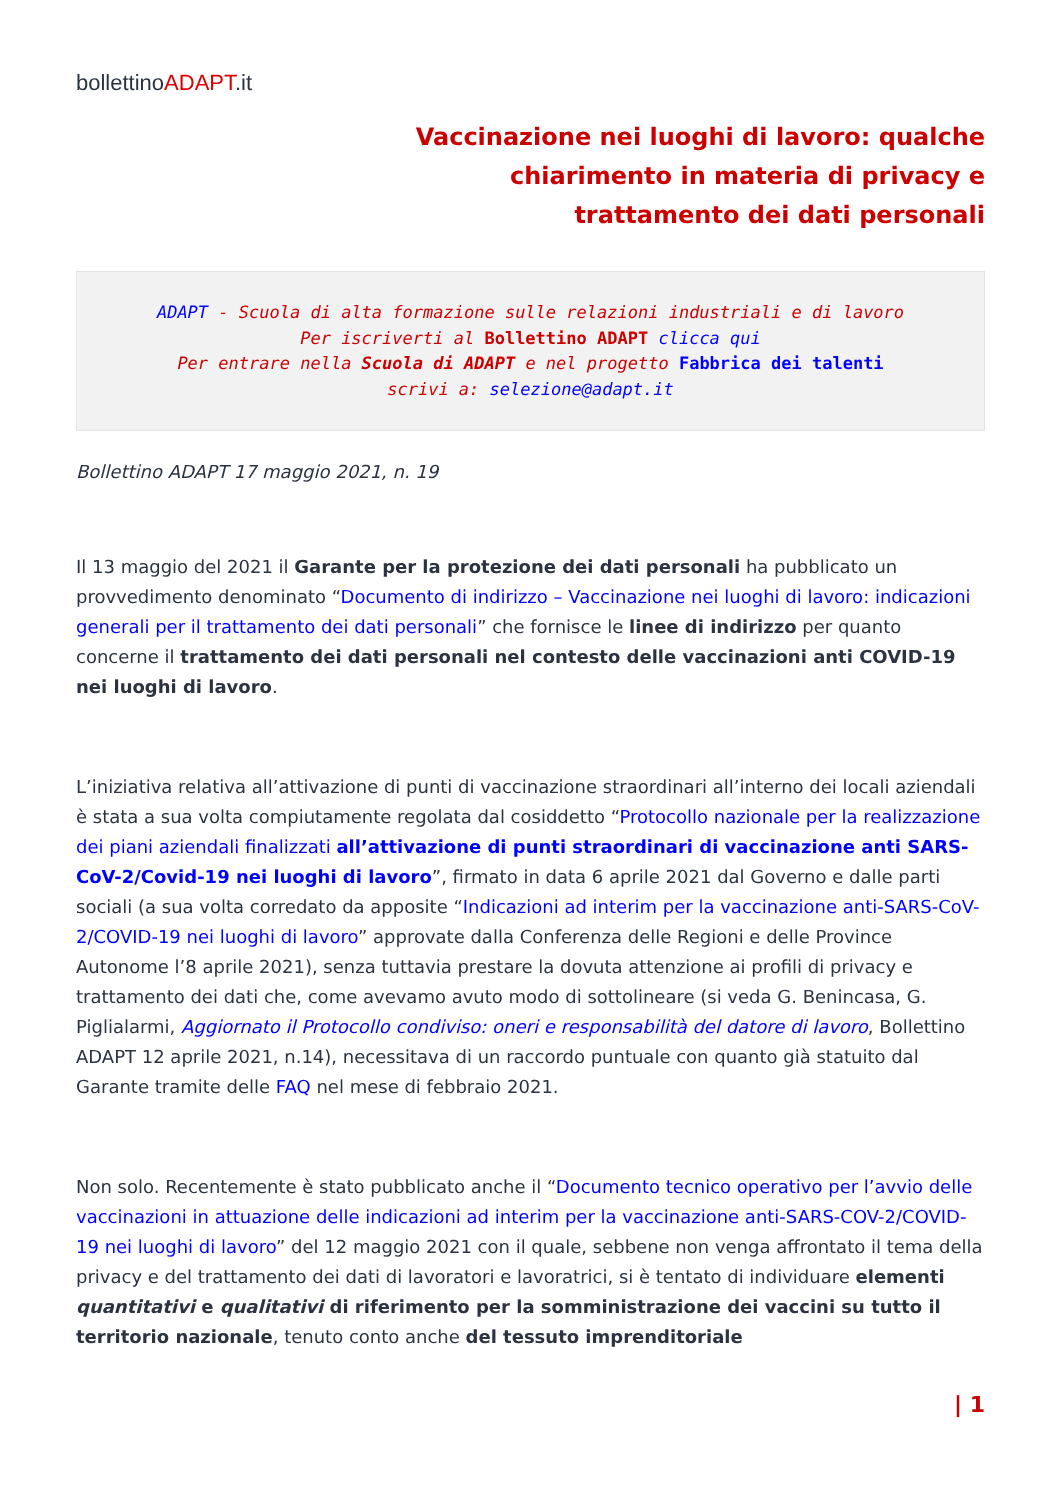bollettinoADAPT.it
Vaccinazione nei luoghi di lavoro: qualche chiarimento in materia di privacy e trattamento dei dati personali
ADAPT - Scuola di alta formazione sulle relazioni industriali e di lavoro
Per iscriverti al Bollettino ADAPT clicca qui
Per entrare nella Scuola di ADAPT e nel progetto Fabbrica dei talenti
scrivi a: selezione@adapt.it
Bollettino ADAPT 17 maggio 2021, n. 19
Il 13 maggio del 2021 il Garante per la protezione dei dati personali ha pubblicato un provvedimento denominato “Documento di indirizzo – Vaccinazione nei luoghi di lavoro: indicazioni generali per il trattamento dei dati personali” che fornisce le linee di indirizzo per quanto concerne il trattamento dei dati personali nel contesto delle vaccinazioni anti COVID-19 nei luoghi di lavoro.
L’iniziativa relativa all’attivazione di punti di vaccinazione straordinari all’interno dei locali aziendali è stata a sua volta compiutamente regolata dal cosiddetto “Protocollo nazionale per la realizzazione dei piani aziendali finalizzati all’attivazione di punti straordinari di vaccinazione anti SARS-CoV-2/Covid-19 nei luoghi di lavoro”, firmato in data 6 aprile 2021 dal Governo e dalle parti sociali (a sua volta corredato da apposite “Indicazioni ad interim per la vaccinazione anti-SARS-CoV-2/COVID-19 nei luoghi di lavoro” approvate dalla Conferenza delle Regioni e delle Province Autonome l’8 aprile 2021), senza tuttavia prestare la dovuta attenzione ai profili di privacy e trattamento dei dati che, come avevamo avuto modo di sottolineare (si veda G. Benincasa, G. Piglialarmi, Aggiornato il Protocollo condiviso: oneri e responsabilità del datore di lavoro, Bollettino ADAPT 12 aprile 2021, n.14), necessitava di un raccordo puntuale con quanto già statuito dal Garante tramite delle FAQ nel mese di febbraio 2021.
Non solo. Recentemente è stato pubblicato anche il “Documento tecnico operativo per l’avvio delle vaccinazioni in attuazione delle indicazioni ad interim per la vaccinazione anti-SARS-COV-2/COVID-19 nei luoghi di lavoro” del 12 maggio 2021 con il quale, sebbene non venga affrontato il tema della privacy e del trattamento dei dati di lavoratori e lavoratrici, si è tentato di individuare elementi quantitativi e qualitativi di riferimento per la somministrazione dei vaccini su tutto il territorio nazionale, tenuto conto anche del tessuto imprenditoriale
| 1